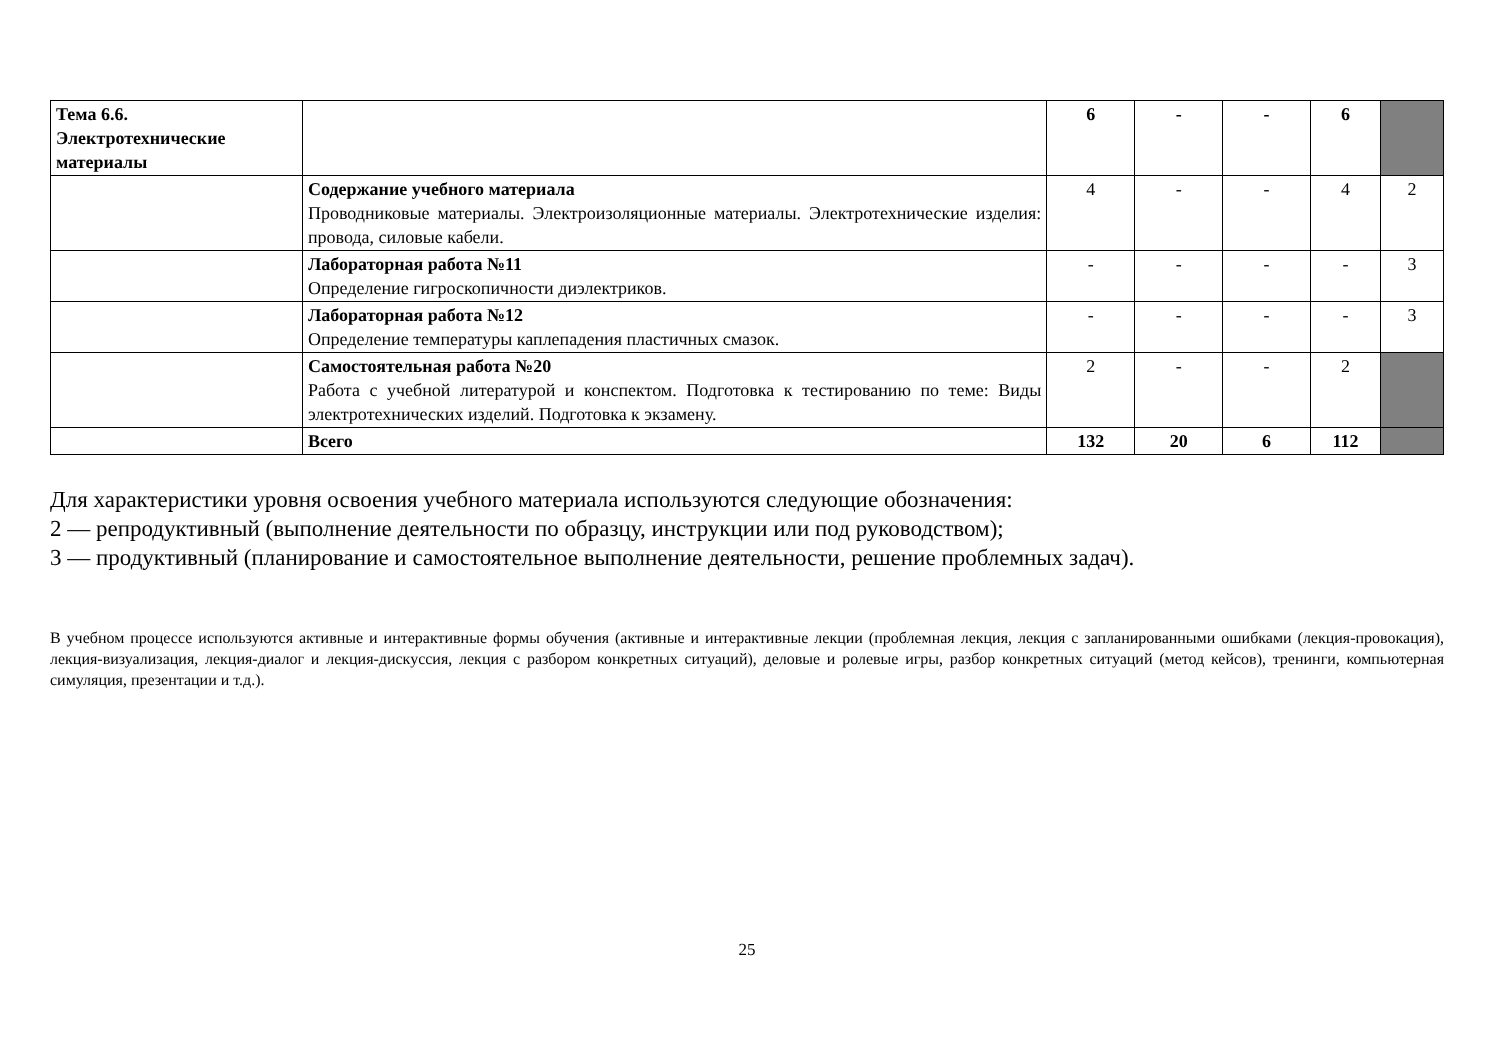| Тема 6.6. Электротехнические материалы | | 6 | - | - | 6 | |
| | Содержание учебного материала Проводниковые материалы. Электроизоляционные материалы. Электротехнические изделия: провода, силовые кабели. | 4 | - | - | 4 | 2 |
| | Лабораторная работа №11 Определение гигроскопичности диэлектриков. | - | - | - | - | 3 |
| | Лабораторная работа №12 Определение температуры каплепадения пластичных смазок. | - | - | - | - | 3 |
| | Самостоятельная работа №20 Работа с учебной литературой и конспектом. Подготовка к тестированию по теме: Виды электротехнических изделий. Подготовка к экзамену. | 2 | - | - | 2 | |
| | Всего | 132 | 20 | 6 | 112 | |
Для характеристики уровня освоения учебного материала используются следующие обозначения:
2 — репродуктивный (выполнение деятельности по образцу, инструкции или под руководством);
3 — продуктивный (планирование и самостоятельное выполнение деятельности, решение проблемных задач).
В учебном процессе используются активные и интерактивные формы обучения (активные и интерактивные лекции (проблемная лекция, лекция с запланированными ошибками (лекция-провокация), лекция-визуализация, лекция-диалог и лекция-дискуссия, лекция с разбором конкретных ситуаций), деловые и ролевые игры, разбор конкретных ситуаций (метод кейсов), тренинги, компьютерная симуляция, презентации и т.д.).
25